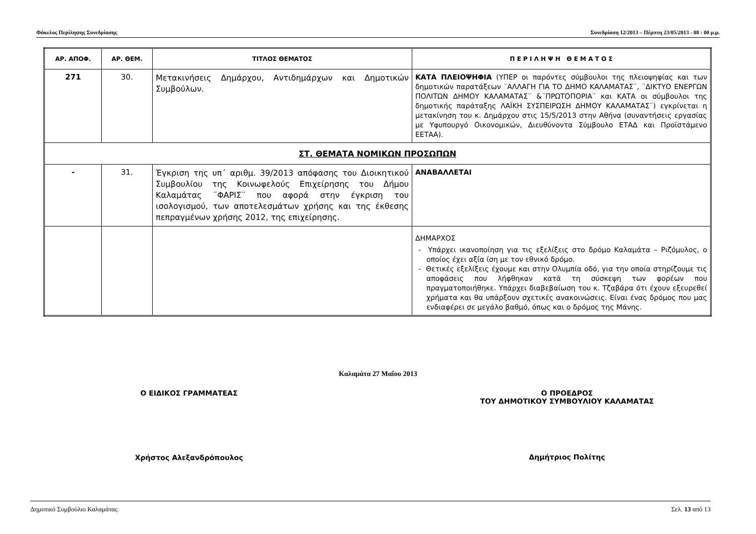Φάκελος Περίληψης Συνεδρίασης Συνεδρίαση 12/2013 – Πέμπτη 23/05/2013 - 08 : 00 μ.μ.
| ΑΡ. ΑΠΟΦ. | ΑΡ. ΘΕΜ. | ΤΙΤΛΟΣ ΘΕΜΑΤΟΣ | Π Ε Ρ Ι Λ Η Ψ Η Θ Ε Μ Α Τ Ο Σ |
| --- | --- | --- | --- |
| 271 | 30. | Μετακινήσεις Δημάρχου, Αντιδημάρχων και Δημοτικών Συμβούλων. | ΚΑΤΑ ΠΛΕΙΟΨΗΦΙΑ (ΥΠΕΡ οι παρόντες σύμβουλοι της πλειοψηφίας και των δημοτικών παρατάξεων ¨ΑΛΛΑΓΗ ΓΙΑ ΤΟ ΔΗΜΟ ΚΑΛΑΜΑΤΑΣ¨, ¨ΔΙΚΤΥΟ ΕΝΕΡΓΩΝ ΠΟΛΙΤΩΝ ΔΗΜΟΥ ΚΑΛΑΜΑΤΑΣ¨ &¨ΠΡΩΤΟΠΟΡΙΑ¨ και ΚΑΤΑ οι σύμβουλοι της δημοτικής παράταξης ΛΑΪΚΗ ΣΥΣΠΕΙΡΩΣΗ ΔΗΜΟΥ ΚΑΛΑΜΑΤΑΣ¨) εγκρίνεται η μετακίνηση του κ. Δημάρχου στις 15/5/2013 στην Αθήνα (συναντήσεις εργασίας με Υφυπουργό Οικονομικών, Διευθύνοντα Σύμβουλο ΕΤΑΔ και Προϊστάμενο ΕΕΤΑΑ). |
| ΣΤ. ΘΕΜΑΤΑ ΝΟΜΙΚΩΝ ΠΡΟΣΩΠΩΝ | | | |
| - | 31. | Έγκριση της υπ΄ αριθμ. 39/2013 απόφασης του Διοικητικού Συμβουλίου της Κοινωφελούς Επιχείρησης του Δήμου Καλαμάτας ¨ΦΑΡΙΣ¨ που αφορά στην έγκριση του ισολογισμού, των αποτελεσμάτων χρήσης και της έκθεσης πεπραγμένων χρήσης 2012, της επιχείρησης. | ΑΝΑΒΑΛΛΕΤΑΙ |
| | | | ΔΗΜΑΡΧΟΣ - Υπάρχει ικανοποίηση για τις εξελίξεις στο δρόμο Καλαμάτα – Ριζόμυλος, ο οποίος έχει αξία ίση με τον εθνικό δρόμο. - Θετικές εξελίξεις έχουμε και στην Ολυμπία οδό, για την οποία στηρίζουμε τις αποφάσεις που λήφθηκαν κατά τη σύσκεψη των φορέων που πραγματοποιήθηκε. Υπάρχει διαβεβαίωση του κ. Τζαβάρα ότι έχουν εξευρεθεί χρήματα και θα υπάρξουν σχετικές ανακοινώσεις. Είναι ένας δρόμος που μας ενδιαφέρει σε μεγάλο βαθμό, όπως και ο δρόμος της Μάνης. |
Καλαμάτα 27 Μαΐου 2013
Ο ΕΙΔΙΚΟΣ ΓΡΑΜΜΑΤΕΑΣ
Χρήστος Αλεξανδρόπουλος
Ο ΠΡΟΕΔΡΟΣ
ΤΟΥ ΔΗΜΟΤΙΚΟΥ ΣΥΜΒΟΥΛΙΟΥ ΚΑΛΑΜΑΤΑΣ
Δημήτριος Πολίτης
Δημοτικό Συμβούλιο Καλαμάτας Σελ. 13 από 13